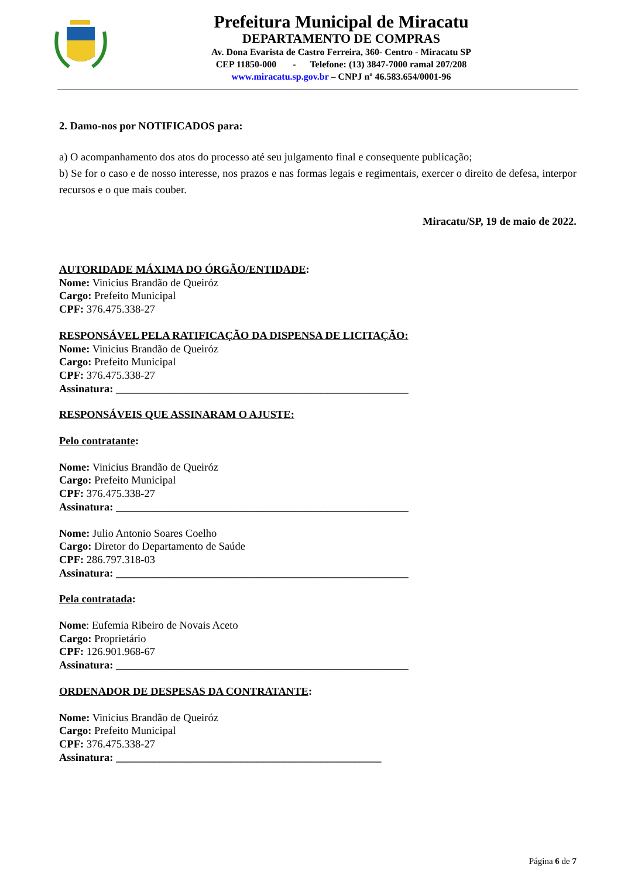Prefeitura Municipal de Miracatu
DEPARTAMENTO DE COMPRAS
Av. Dona Evarista de Castro Ferreira, 360- Centro - Miracatu SP
CEP 11850-000 - Telefone: (13) 3847-7000 ramal 207/208
www.miracatu.sp.gov.br – CNPJ nº 46.583.654/0001-96
2. Damo-nos por NOTIFICADOS para:
a) O acompanhamento dos atos do processo até seu julgamento final e consequente publicação;
b) Se for o caso e de nosso interesse, nos prazos e nas formas legais e regimentais, exercer o direito de defesa, interpor recursos e o que mais couber.
Miracatu/SP, 19 de maio de 2022.
AUTORIDADE MÁXIMA DO ÓRGÃO/ENTIDADE:
Nome: Vinicius Brandão de Queiróz
Cargo: Prefeito Municipal
CPF: 376.475.338-27
RESPONSÁVEL PELA RATIFICAÇÃO DA DISPENSA DE LICITAÇÃO:
Nome: Vinicius Brandão de Queiróz
Cargo: Prefeito Municipal
CPF: 376.475.338-27
Assinatura: ______________________________________________________
RESPONSÁVEIS QUE ASSINARAM O AJUSTE:
Pelo contratante:
Nome: Vinicius Brandão de Queiróz
Cargo: Prefeito Municipal
CPF: 376.475.338-27
Assinatura: ______________________________________________________
Nome: Julio Antonio Soares Coelho
Cargo: Diretor do Departamento de Saúde
CPF: 286.797.318-03
Assinatura: ______________________________________________________
Pela contratada:
Nome: Eufemia Ribeiro de Novais Aceto
Cargo: Proprietário
CPF: 126.901.968-67
Assinatura: ______________________________________________________
ORDENADOR DE DESPESAS DA CONTRATANTE:
Nome: Vinicius Brandão de Queiróz
Cargo: Prefeito Municipal
CPF: 376.475.338-27
Assinatura: _________________________________________________
Página 6 de 7